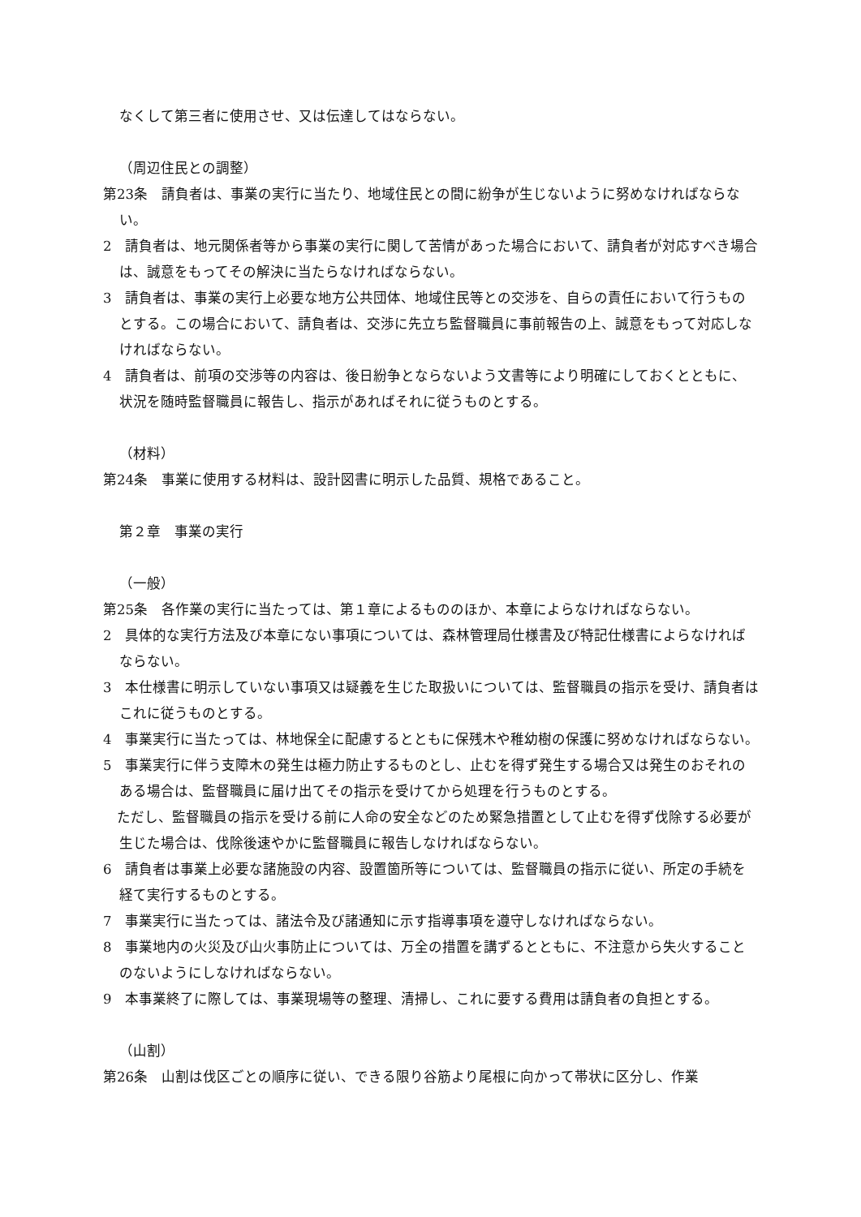なくして第三者に使用させ、又は伝達してはならない。
（周辺住民との調整）
第23条　請負者は、事業の実行に当たり、地域住民との間に紛争が生じないように努めなければならない。
2　請負者は、地元関係者等から事業の実行に関して苦情があった場合において、請負者が対応すべき場合は、誠意をもってその解決に当たらなければならない。
3　請負者は、事業の実行上必要な地方公共団体、地域住民等との交渉を、自らの責任において行うものとする。この場合において、請負者は、交渉に先立ち監督職員に事前報告の上、誠意をもって対応しなければならない。
4　請負者は、前項の交渉等の内容は、後日紛争とならないよう文書等により明確にしておくとともに、状況を随時監督職員に報告し、指示があればそれに従うものとする。
（材料）
第24条　事業に使用する材料は、設計図書に明示した品質、規格であること。
第２章　事業の実行
（一般）
第25条　各作業の実行に当たっては、第１章によるもののほか、本章によらなければならない。
2　具体的な実行方法及び本章にない事項については、森林管理局仕様書及び特記仕様書によらなければならない。
3　本仕様書に明示していない事項又は疑義を生じた取扱いについては、監督職員の指示を受け、請負者はこれに従うものとする。
4　事業実行に当たっては、林地保全に配慮するとともに保残木や稚幼樹の保護に努めなければならない。
5　事業実行に伴う支障木の発生は極力防止するものとし、止むを得ず発生する場合又は発生のおそれのある場合は、監督職員に届け出てその指示を受けてから処理を行うものとする。
　ただし、監督職員の指示を受ける前に人命の安全などのため緊急措置として止むを得ず伐除する必要が生じた場合は、伐除後速やかに監督職員に報告しなければならない。
6　請負者は事業上必要な諸施設の内容、設置箇所等については、監督職員の指示に従い、所定の手続を経て実行するものとする。
7　事業実行に当たっては、諸法令及び諸通知に示す指導事項を遵守しなければならない。
8　事業地内の火災及び山火事防止については、万全の措置を講ずるとともに、不注意から失火することのないようにしなければならない。
9　本事業終了に際しては、事業現場等の整理、清掃し、これに要する費用は請負者の負担とする。
（山割）
第26条　山割は伐区ごとの順序に従い、できる限り谷筋より尾根に向かって帯状に区分し、作業